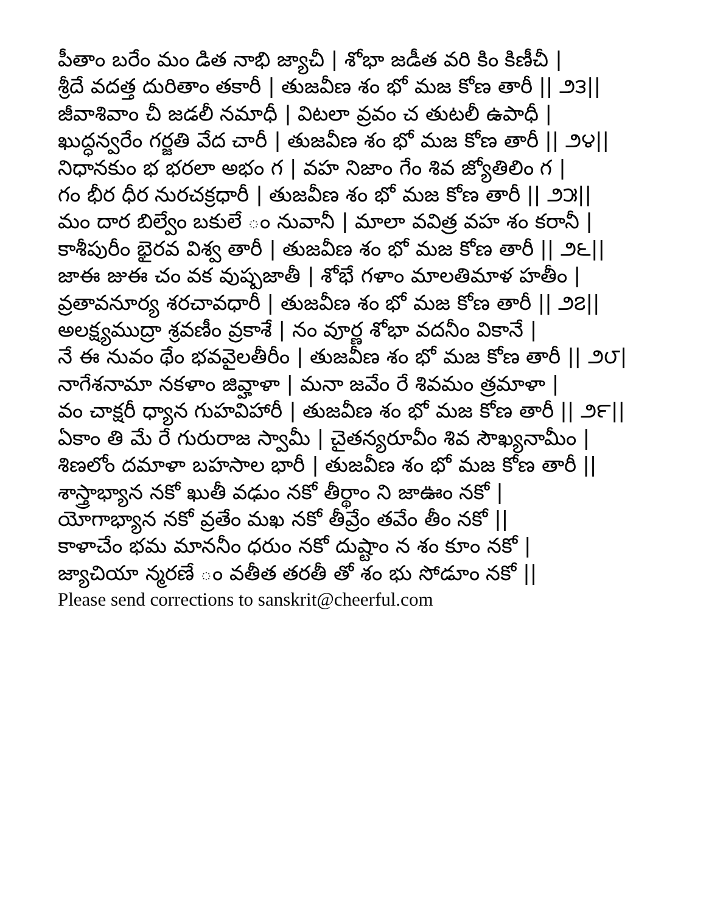పీతాం బరేం మం డిత నాభి జ్యాచీ | శోభా జడీత వరి కిం కిణీచీ |
శ్రీదే వదత్త దురితాం తకారీ | తుజవీణ శం భో మజ కోణ తారీ || ౨౩||
జీవాశివాం చీ జడలీ నమాధీ | విటలా వ్రవం చ తుటలీ ఉపాధీ |
ఖుద్ధన్వరేం గర్జతి వేద చారీ | తుజవీణ శం భో మజ కోణ తారీ || ౨౪||
నిధానకుం భ భరలా అభం గ | వహ నిజాం గేం శివ జ్యోతిలిం గ |
గం భీర ధీర నురచక్రధారీ | తుజవీణ శం భో మజ కోణ తారీ || ౨౫||
మం దార బిల్వేం బకులే ం నువానీ | మాలా వవిత్ర వహ శం కరానీ |
కాశీపురీం భైరవ విశ్వ తారీ | తుజవీణ శం భో మజ కోణ తారీ || ౨౬||
జాఈ జుఈ చం వక వుష్పజాతీ | శోభే గళాం మాలతిమాళ హతీం |
వ్రతావనూర్య శరచావధారీ | తుజవీణ శం భో మజ కోణ తారీ || ౨౭||
అలక్ష్యముద్రా శ్రవణీం వ్రకాశే | నం వూర్ణ శోభా వదనీం వికానే |
నే ఈ నువం థేం భవవైలతీరీం | తుజవీణ శం భో మజ కోణ తారీ || ౨౮|
నాగేశనామా నకళాం జివ్హాళా | మనా జవేం రే శివమం త్రమాళా |
వం చాక్షరీ ధ్యాన గుహవిహారీ | తుజవీణ శం భో మజ కోణ తారీ || ౨౯||
ఏకాం తి మే రే గురురాజ స్వామీ | చైతన్యరూవీం శివ సౌఖ్యనామీం |
శిణలోం దమాళా బహసాల భారీ | తుజవీణ శం భో మజ కోణ తారీ ||
శాస్త్రాభ్యాన నకో ఖుతీ వఢుం నకో తీర్థాం ని జాఊం నకో |
యోగాభ్యాన నకో వ్రతేం మఖ నకో తీవ్రేం తవేం తీం నకో ||
కాళాచేం భమ మాననీం ధరుం నకో దుష్టాం న శం కూం నకో |
జ్యాచియా న్మరణే ం వతీత తరతీ తో శం భు సోడూం నకో ||
Please send corrections to sanskrit@cheerful.com